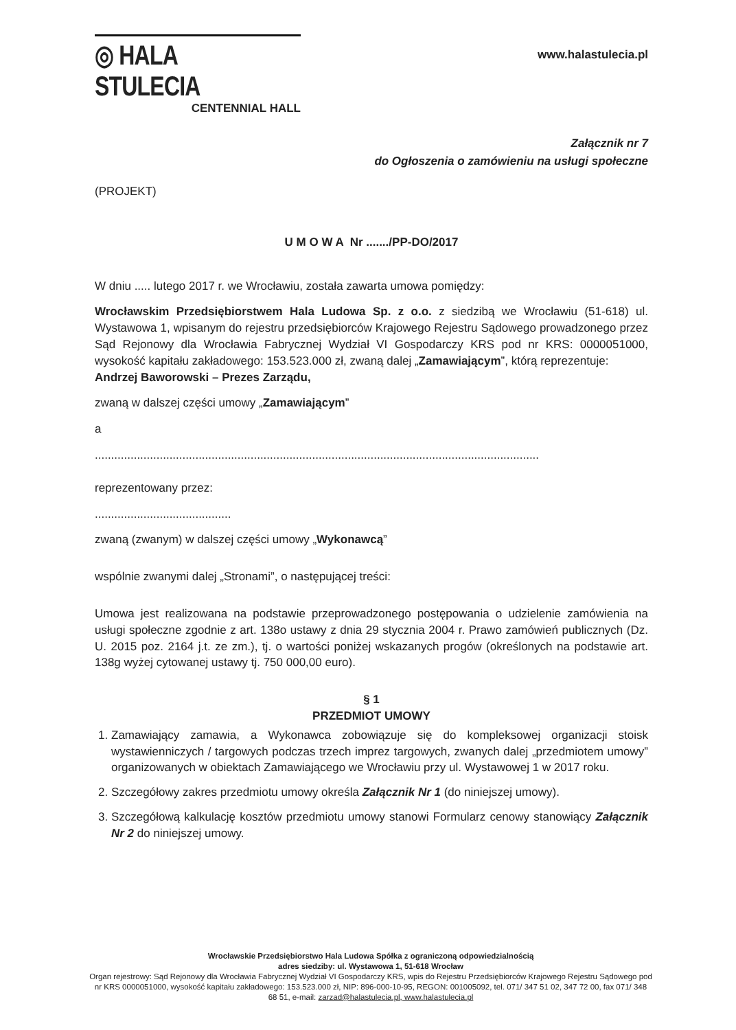◎ HALA STULECIA
CENTENNIAL HALL
www.halastulecia.pl
Załącznik nr 7
do Ogłoszenia o zamówieniu na usługi społeczne
(PROJEKT)
U M O W A Nr ......./PP-DO/2017
W dniu ..... lutego 2017 r. we Wrocławiu, została zawarta umowa pomiędzy:
Wrocławskim Przedsiębiorstwem Hala Ludowa Sp. z o.o. z siedzibą we Wrocławiu (51-618) ul. Wystawowa 1, wpisanym do rejestru przedsiębiorców Krajowego Rejestru Sądowego prowadzonego przez Sąd Rejonowy dla Wrocławia Fabrycznej Wydział VI Gospodarczy KRS pod nr KRS: 0000051000, wysokość kapitału zakładowego: 153.523.000 zł, zwaną dalej „Zamawiającym”, którą reprezentuje:
Andrzej Baworowski – Prezes Zarządu,
zwaną w dalszej części umowy „Zamawiającym”
a
.........................................................................................................................................
reprezentowany przez:
..........................................
zwaną (zwanym) w dalszej części umowy „Wykonawcą”
wspólnie zwanymi dalej „Stronami”, o następującej treści:
Umowa jest realizowana na podstawie przeprowadzonego postępowania o udzielenie zamówienia na usługi społeczne zgodnie z art. 138o ustawy z dnia 29 stycznia 2004 r. Prawo zamówień publicznych (Dz. U. 2015 poz. 2164 j.t. ze zm.), tj. o wartości poniżej wskazanych progów (określonych na podstawie art. 138g wyżej cytowanej ustawy tj. 750 000,00 euro).
§ 1
PRZEDMIOT UMOWY
1. Zamawiający zamawia, a Wykonawca zobowiązuje się do kompleksowej organizacji stoisk wystawienniczych / targowych podczas trzech imprez targowych, zwanych dalej „przedmiotem umowy” organizowanych w obiektach Zamawiającego we Wrocławiu przy ul. Wystawowej 1 w 2017 roku.
2. Szczegółowy zakres przedmiotu umowy określa Załącznik Nr 1 (do niniejszej umowy).
3. Szczegółową kalkulację kosztów przedmiotu umowy stanowi Formularz cenowy stanowiący Załącznik Nr 2 do niniejszej umowy.
Wrocławskie Przedsiębiorstwo Hala Ludowa Spółka z ograniczoną odpowiedzialnością
adres siedziby: ul. Wystawowa 1, 51-618 Wrocław
Organ rejestrowy: Sąd Rejonowy dla Wrocławia Fabrycznej Wydział VI Gospodarczy KRS, wpis do Rejestru Przedsiębiorców Krajowego Rejestru Sądowego pod nr KRS 0000051000, wysokość kapitału zakładowego: 153.523.000 zł, NIP: 896-000-10-95, REGON: 001005092, tel. 071/ 347 51 02, 347 72 00, fax 071/ 348 68 51, e-mail: zarzad@halastulecia.pl, www.halastulecia.pl